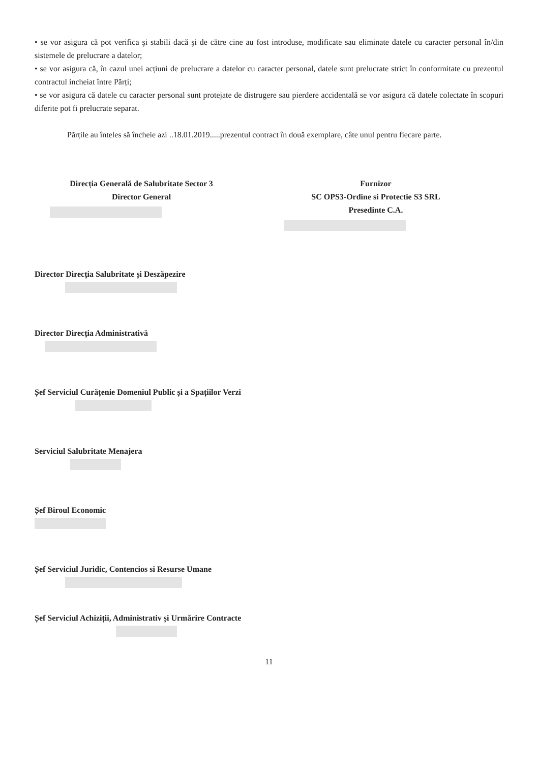• se vor asigura că pot verifica şi stabili dacă şi de către cine au fost introduse, modificate sau eliminate datele cu caracter personal în/din sistemele de prelucrare a datelor;
• se vor asigura că, în cazul unei acțiuni de prelucrare a datelor cu caracter personal, datele sunt prelucrate strict în conformitate cu prezentul contractul incheiat între Părți;
• se vor asigura că datele cu caracter personal sunt protejate de distrugere sau pierdere accidentală se vor asigura că datele colectate în scopuri diferite pot fi prelucrate separat.
Părțile au înteles să încheie azi ..18.01.2019.....prezentul contract în două exemplare, câte unul pentru fiecare parte.
Direcția Generală de Salubritate Sector 3
Director General
Furnizor
SC OPS3-Ordine si Protectie S3 SRL
Presedinte C.A.
Director Direcția Salubritate și Deszăpezire
Director Direcția Administrativă
Șef Serviciul Curățenie Domeniul Public și a Spațiilor Verzi
Serviciul Salubritate Menajera
Șef Biroul Economic
Șef Serviciul Juridic, Contencios si Resurse Umane
Șef Serviciul Achiziții, Administrativ și Urmărire Contracte
11